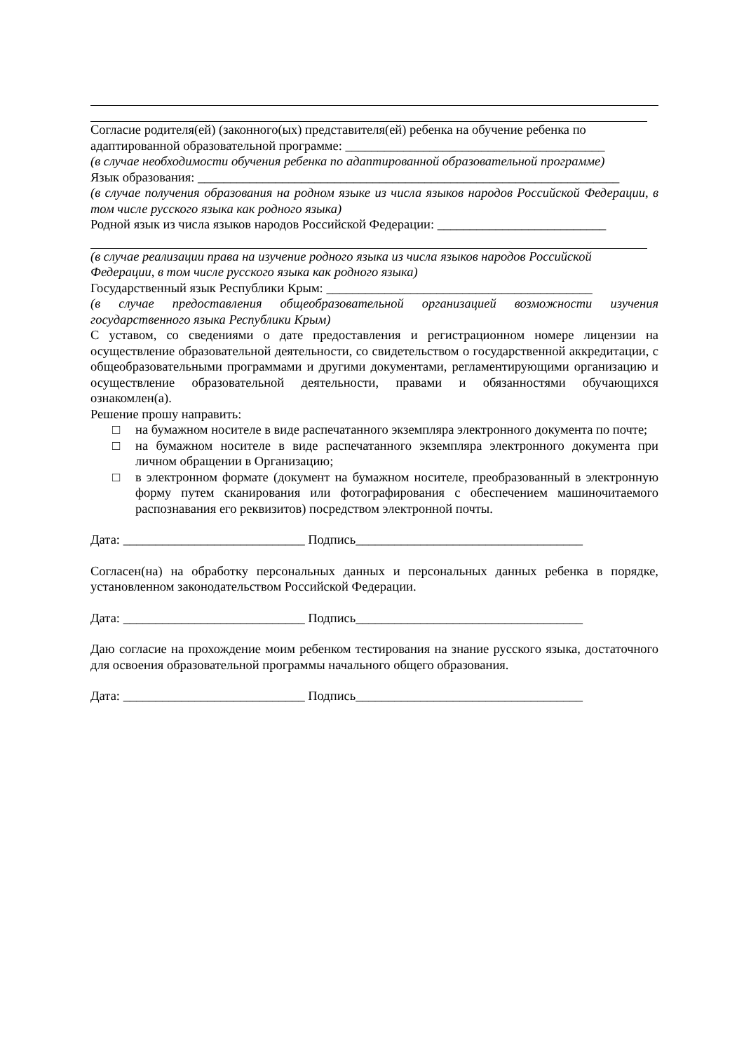Согласие родителя(ей) (законного(ых) представителя(ей) ребенка на обучение ребенка по адаптированной образовательной программе: ________________________________________
(в случае необходимости обучения ребенка по адаптированной образовательной программе)
Язык образования: _________________________________________________________________
(в случае получения образования на родном языке из числа языков народов Российской Федерации, в том числе русского языка как родного языка)
Родной язык из числа языков народов Российской Федерации: __________________________
(в случае реализации права на изучение родного языка из числа языков народов Российской Федерации, в том числе русского языка как родного языка)
Государственный язык Республики Крым: _________________________________________
(в случае предоставления общеобразовательной организацией возможности изучения государственного языка Республики Крым)
С уставом, со сведениями о дате предоставления и регистрационном номере лицензии на осуществление образовательной деятельности, со свидетельством о государственной аккредитации, с общеобразовательными программами и другими документами, регламентирующими организацию и осуществление образовательной деятельности, правами и обязанностями обучающихся ознакомлен(а).
Решение прошу направить:
□ на бумажном носителе в виде распечатанного экземпляра электронного документа по почте;
□ на бумажном носителе в виде распечатанного экземпляра электронного документа при личном обращении в Организацию;
□ в электронном формате (документ на бумажном носителе, преобразованный в электронную форму путем сканирования или фотографирования с обеспечением машиночитаемого распознавания его реквизитов) посредством электронной почты.
Дата: ____________________________ Подпись___________________________________
Согласен(на) на обработку персональных данных и персональных данных ребенка в порядке, установленном законодательством Российской Федерации.
Дата: ____________________________ Подпись___________________________________
Даю согласие на прохождение моим ребенком тестирования на знание русского языка, достаточного для освоения образовательной программы начального общего образования.
Дата: ____________________________ Подпись___________________________________